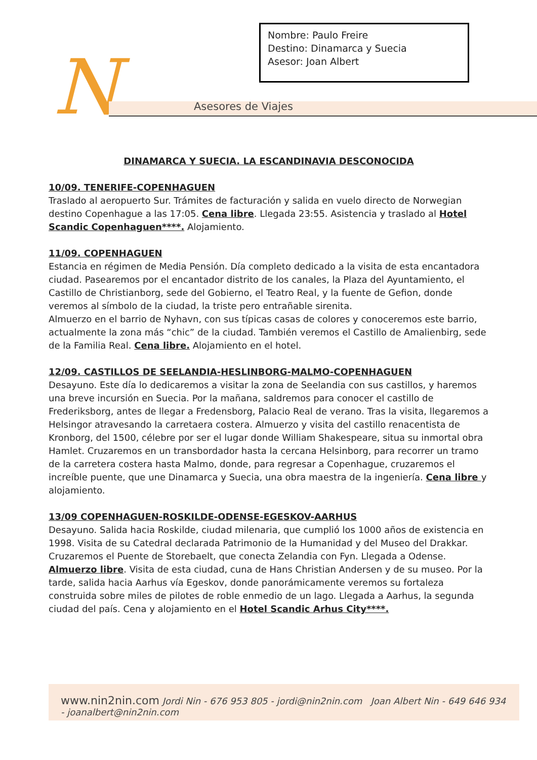N Asesores de Viajes
Nombre: Paulo Freire
Destino: Dinamarca y Suecia
Asesor: Joan Albert
DINAMARCA Y SUECIA. LA ESCANDINAVIA DESCONOCIDA
10/09. TENERIFE-COPENHAGUEN
Traslado al aeropuerto Sur. Trámites de facturación y salida en vuelo directo de Norwegian destino Copenhague a las 17:05. Cena libre. Llegada 23:55. Asistencia y traslado al Hotel Scandic Copenhaguen****. Alojamiento.
11/09. COPENHAGUEN
Estancia en régimen de Media Pensión. Día completo dedicado a la visita de esta encantadora ciudad. Pasearemos por el encantador distrito de los canales, la Plaza del Ayuntamiento, el Castillo de Christianborg, sede del Gobierno, el Teatro Real, y la fuente de Gefion, donde veremos al símbolo de la ciudad, la triste pero entrañable sirenita.
Almuerzo en el barrio de Nyhavn, con sus típicas casas de colores y conoceremos este barrio, actualmente la zona más “chic” de la ciudad. También veremos el Castillo de Amalienbirg, sede de la Familia Real. Cena libre. Alojamiento en el hotel.
12/09. CASTILLOS DE SEELANDIA-HESLINBORG-MALMO-COPENHAGUEN
Desayuno. Este día lo dedicaremos a visitar la zona de Seelandia con sus castillos, y haremos una breve incursión en Suecia. Por la mañana, saldremos para conocer el castillo de Frederiksborg, antes de llegar a Fredensborg, Palacio Real de verano. Tras la visita, llegaremos a Helsingor atravesando la carretaera costera. Almuerzo y visita del castillo renacentista de Kronborg, del 1500, célebre por ser el lugar donde William Shakespeare, situa su inmortal obra Hamlet. Cruzaremos en un transbordador hasta la cercana Helsinborg, para recorrer un tramo de la carretera costera hasta Malmo, donde, para regresar a Copenhague, cruzaremos el increíble puente, que une Dinamarca y Suecia, una obra maestra de la ingeniería. Cena libre y alojamiento.
13/09 COPENHAGUEN-ROSKILDE-ODENSE-EGESKOV-AARHUS
Desayuno. Salida hacia Roskilde, ciudad milenaria, que cumplió los 1000 años de existencia en 1998. Visita de su Catedral declarada Patrimonio de la Humanidad y del Museo del Drakkar. Cruzaremos el Puente de Storebaelt, que conecta Zelandia con Fyn. Llegada a Odense. Almuerzo libre. Visita de esta ciudad, cuna de Hans Christian Andersen y de su museo. Por la tarde, salida hacia Aarhus vía Egeskov, donde panorámicamente veremos su fortaleza construida sobre miles de pilotes de roble enmedio de un lago. Llegada a Aarhus, la segunda ciudad del país. Cena y alojamiento en el Hotel Scandic Arhus City****.
www.nin2nin.com Jordi Nin - 676 953 805 - jordi@nin2nin.com Joan Albert Nin - 649 646 934 - joanalbert@nin2nin.com